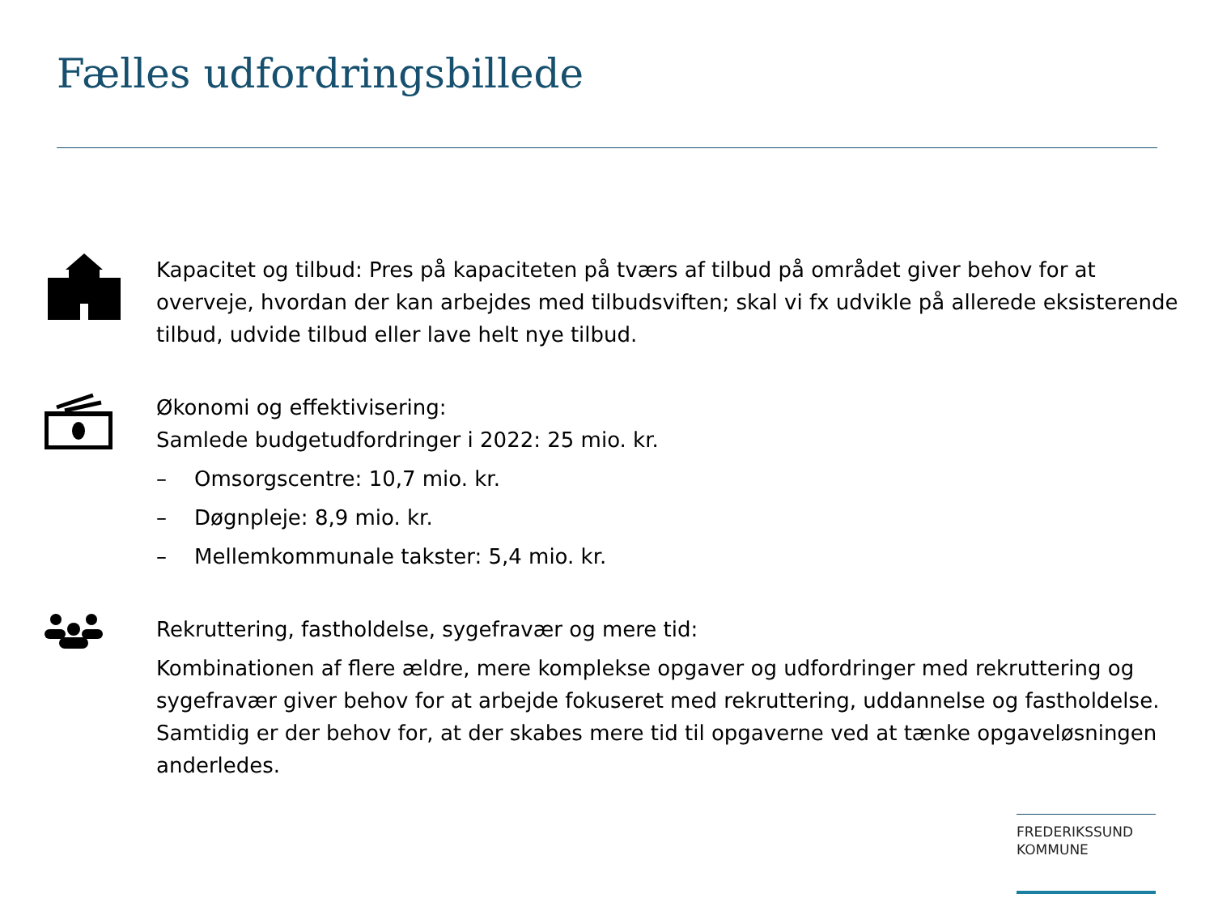Fælles udfordringsbillede
Kapacitet og tilbud: Pres på kapaciteten på tværs af tilbud på området giver behov for at overveje, hvordan der kan arbejdes med tilbudsviften; skal vi fx udvikle på allerede eksisterende tilbud, udvide tilbud eller lave helt nye tilbud.
Økonomi og effektivisering:
Samlede budgetudfordringer i 2022: 25 mio. kr.
– Omsorgscentre: 10,7 mio. kr.
– Døgnpleje: 8,9 mio. kr.
– Mellemkommunale takster: 5,4 mio. kr.
Rekruttering, fastholdelse, sygefravær og mere tid:
Kombinationen af flere ældre, mere komplekse opgaver og udfordringer med rekruttering og sygefravær giver behov for at arbejde fokuseret med rekruttering, uddannelse og fastholdelse. Samtidig er der behov for, at der skabes mere tid til opgaverne ved at tænke opgaveløsningen anderledes.
FREDERIKSSUND
KOMMUNE